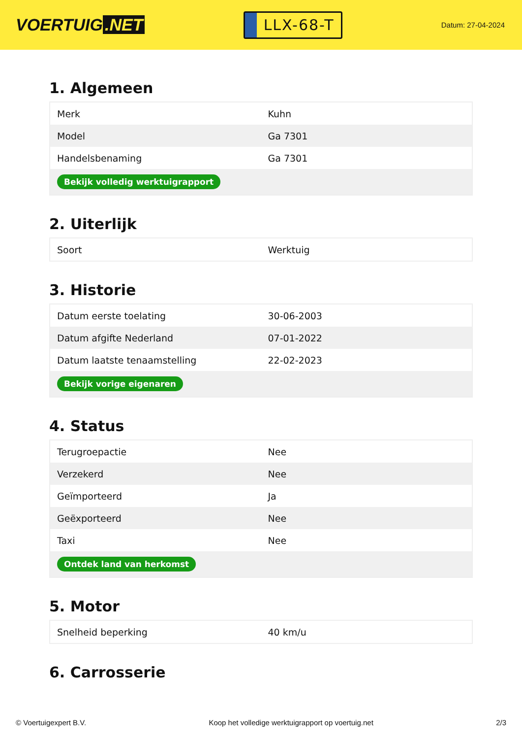VOERTUIG.NET
LLX-68-T
Datum: 27-04-2024
1. Algemeen
| Merk | Kuhn |
| Model | Ga 7301 |
| Handelsbenaming | Ga 7301 |
| Bekijk volledig werktuigrapport | |
2. Uiterlijk
| Soort | Werktuig |
3. Historie
| Datum eerste toelating | 30-06-2003 |
| Datum afgifte Nederland | 07-01-2022 |
| Datum laatste tenaamstelling | 22-02-2023 |
| Bekijk vorige eigenaren | |
4. Status
| Terugroepactie | Nee |
| Verzekerd | Nee |
| Geïmporteerd | Ja |
| Geëxporteerd | Nee |
| Taxi | Nee |
| Ontdek land van herkomst | |
5. Motor
| Snelheid beperking | 40 km/u |
6. Carrosserie
© Voertuigexpert B.V. Koop het volledige werktuigrapport op voertuig.net 2/3